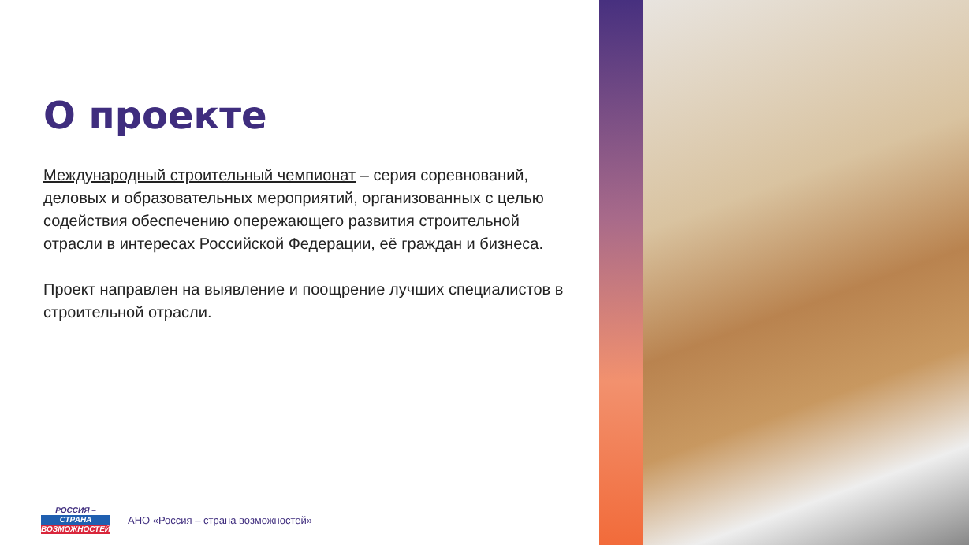О проекте
Международный строительный чемпионат – серия соревнований, деловых и образовательных мероприятий, организованных с целью содействия обеспечению опережающего развития строительной отрасли в интересах Российской Федерации, её граждан и бизнеса.
Проект направлен на выявление и поощрение лучших специалистов в строительной отрасли.
РОССИЯ –
СТРАНА
ВОЗМОЖНОСТЕЙ
АНО «Россия – страна возможностей»